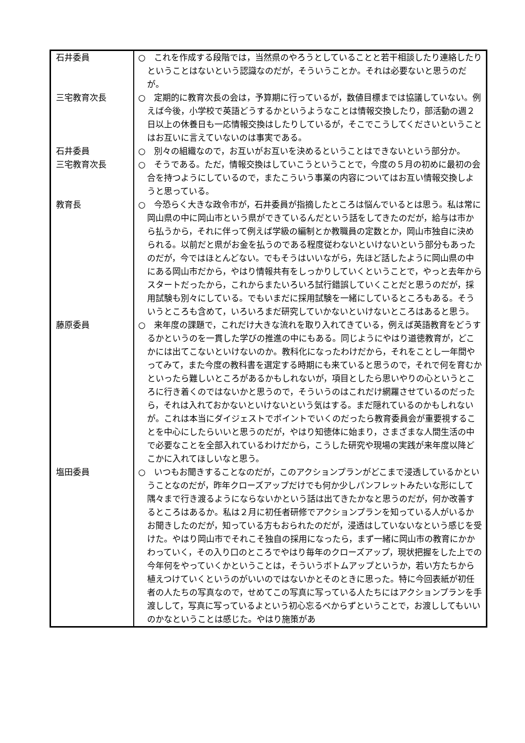| 石井委員 | ○ これを作成する段階では，当然県のやろうとしていることと若干相談したり連絡したりということはないという認識なのだが，そういうことか。それは必要ないと思うのだが。 |
| 三宅教育次長 | ○ 定期的に教育次長の会は，予算期に行っているが，数値目標までは協議していない。例えば今後，小学校で英語どうするかというようなことは情報交換したり，部活動の週２日以上の休養日も一応情報交換はしたりしているが，そこでこうしてくださいということはお互いに言えていないのは事実である。 |
| 石井委員 | ○ 別々の組織なので，お互いがお互いを決めるということはできないという部分か。 |
| 三宅教育次長 | ○ そうである。ただ，情報交換はしていこうということで，今度の５月の初めに最初の会合を持つようにしているので，またこういう事業の内容についてはお互い情報交換しようと思っている。 |
| 教育長 | ○ 今恐らく大きな政令市が，石井委員が指摘したところは悩んでいるとは思う。私は常に岡山県の中に岡山市という県ができているんだという話をしてきたのだが，給与は市から払うから，それに伴って例えば学級の編制とか教職員の定数とか，岡山市独自に決められる。以前だと県がお金を払うのである程度従わないといけないという部分もあったのだが，今ではほとんどない。でもそうはいいながら，先ほど話したように岡山県の中にある岡山市だから，やはり情報共有をしっかりしていくということで，やっと去年からスタートだったから，これからまたいろいろ試行錯誤していくことだと思うのだが，採用試験も別々にしている。でもいまだに採用試験を一緒にしているところもある。そういうところも含めて，いろいろまだ研究していかないといけないところはあると思う。 |
| 藤原委員 | ○ 来年度の課題で，これだけ大きな流れを取り入れてきている，例えば英語教育をどうするかというのを一貫した学びの推進の中にもある。同じようにやはり道徳教育が，どこかには出てこないといけないのか。教科化になったわけだから，それをことし一年間やってみて，また今度の教科書を選定する時期にも来ていると思うので，それで何を育むかといったら難しいところがあるかもしれないが，項目としたら思いやりの心というところに行き着くのではないかと思うので，そういうのはこれだけ網羅させているのだったら，それは入れておかないといけないという気はする。まだ隠れているのかもしれないが。これは本当にダイジェストでポイントでいくのだったら教育委員会が重要視することを中心にしたらいいと思うのだが，やはり知徳体に始まり，さまざまな人間生活の中で必要なことを全部入れているわけだから，こうした研究や現場の実践が来年度以降どこかに入れてほしいなと思う。 |
| 塩田委員 | ○ いつもお聞きすることなのだが，このアクションプランがどこまで浸透しているかということなのだが，昨年クローズアップだけでも何か少しパンフレットみたいな形にして隅々まで行き渡るようにならないかという話は出てきたかなと思うのだが，何か改善するところはあるか。私は２月に初任者研修でアクションプランを知っている人がいるかお聞きしたのだが，知っている方もおられたのだが，浸透はしていないなという感じを受けた。やはり岡山市でそれこそ独自の採用になったら，まず一緒に岡山市の教育にかかわっていく，その入り口のところでやはり毎年のクローズアップ，現状把握をした上での今年何をやっていくかということは，そういうボトムアップというか，若い方たちから植えつけていくというのがいいのではないかとそのときに思った。特に今回表紙が初任者の人たちの写真なので，せめてこの写真に写っている人たちにはアクションプランを手渡しして，写真に写っているよという初心忘るべからずということで，お渡ししてもいいのかなということは感じた。やはり施策があ |